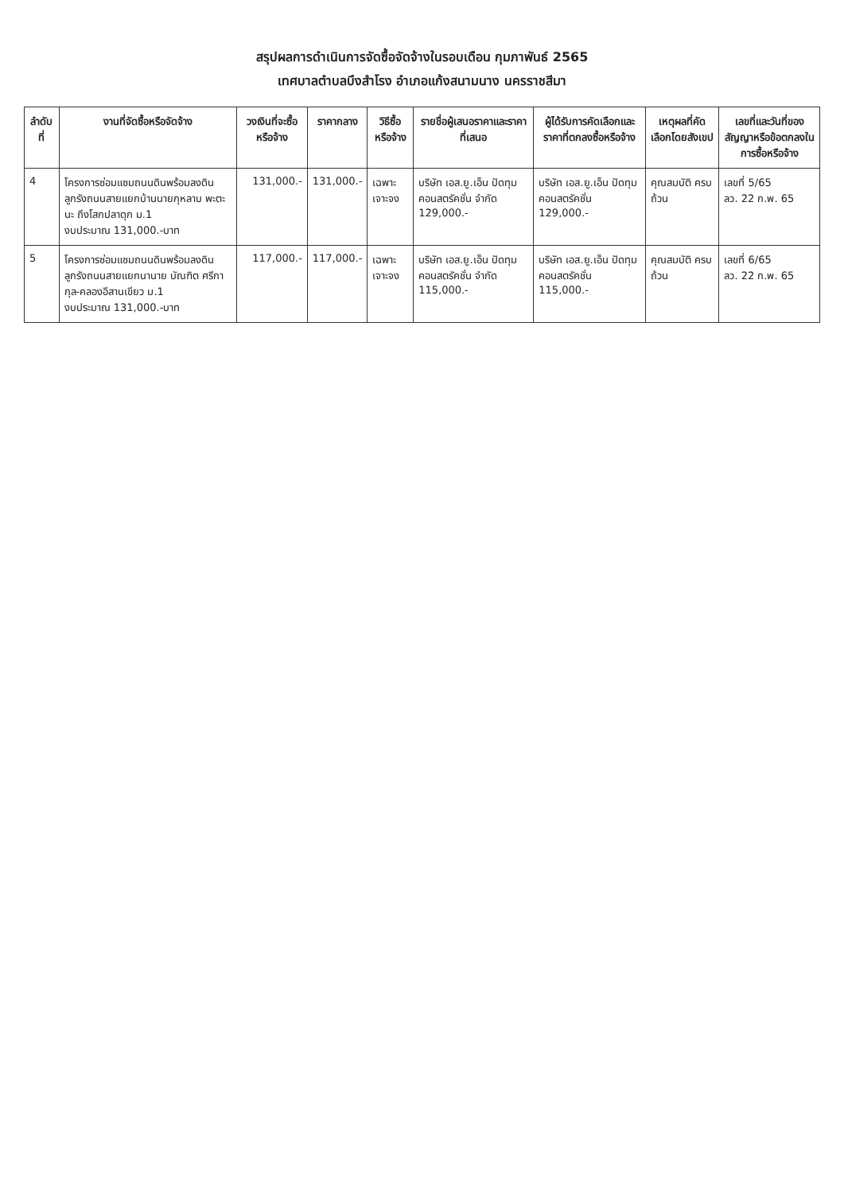สรุปผลการดำเนินการจัดซื้อจัดจ้างในรอบเดือน กุมภาพันธ์ 2565
เทศบาลตำบลบึงสำโรง อำเภอแก้งสนามนาง นครราชสีมา
| ลำดับที่ | งานที่จัดซื้อหรือจัดจ้าง | วงเงินที่จะซื้อหรือจ้าง | ราคากลาง | วิธีซื้อหรือจ้าง | รายชื่อผู้เสนอราคาและราคาที่เสนอ | ผู้ได้รับการคัดเลือกและราคาที่ตกลงซื้อหรือจ้าง | เหตุผลที่คัดเลือกโดยสังเขป | เลขที่และวันที่ของสัญญาหรือข้อตกลงในการซื้อหรือจ้าง |
| --- | --- | --- | --- | --- | --- | --- | --- | --- |
| 4 | โครงการซ่อมแซมถนนดินพร้อมลงดินลูกรังถนนสายแยกบ้านนายกุหลาบ พะตะนะ ถึงโสกปลาดุก ม.1 งบประมาณ 131,000.-บาท | 131,000.- | 131,000.- | เฉพาะเจาะจง | บริษัท เอส.ยู.เอ็น ปัดทุม คอนสตรัคชั่น จำกัด 129,000.- | บริษัท เอส.ยู.เอ็น ปัดทุม คอนสตรัคชั่น 129,000.- | คุณสมบัติ ครบถ้วน | เลขที่ 5/65 ลว. 22 ก.พ. 65 |
| 5 | โครงการซ่อมแซมถนนดินพร้อมลงดินลูกรังถนนสายแยกนานาย บัณฑิต ศรีกากุล-คลองอีสานเขียว ม.1 งบประมาณ 131,000.-บาท | 117,000.- | 117,000.- | เฉพาะเจาะจง | บริษัท เอส.ยู.เอ็น ปัดทุม คอนสตรัคชั่น จำกัด 115,000.- | บริษัท เอส.ยู.เอ็น ปัดทุม คอนสตรัคชั่น 115,000.- | คุณสมบัติ ครบถ้วน | เลขที่ 6/65 ลว. 22 ก.พ. 65 |